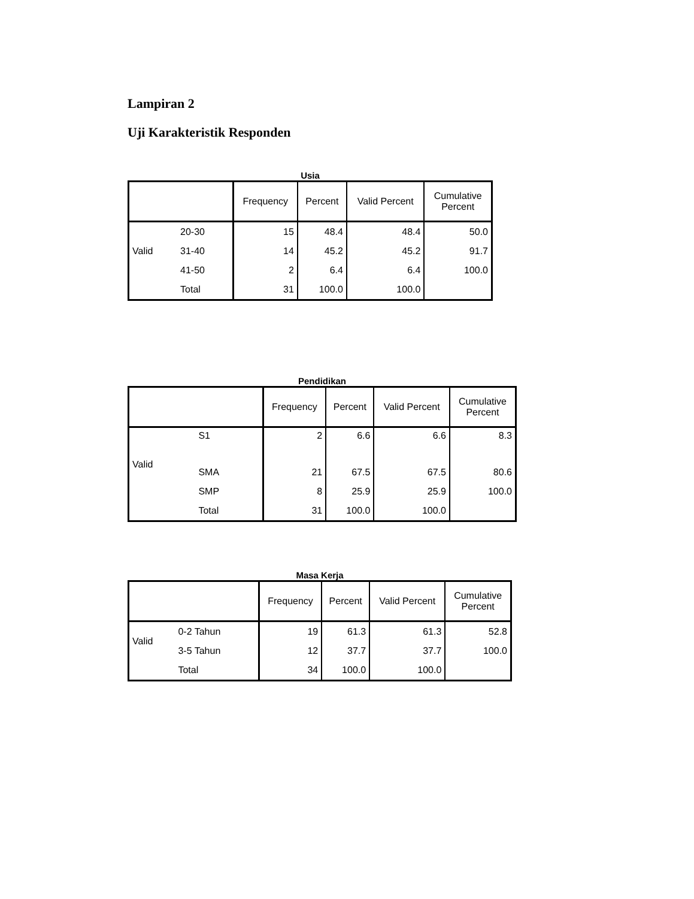Lampiran 2
Uji Karakteristik Responden
Usia
| | | Frequency | Percent | Valid Percent | Cumulative Percent |
| --- | --- | --- | --- | --- | --- |
| Valid | 20-30 | 15 | 48.4 | 48.4 | 50.0 |
| | 31-40 | 14 | 45.2 | 45.2 | 91.7 |
| | 41-50 | 2 | 6.4 | 6.4 | 100.0 |
| | Total | 31 | 100.0 | 100.0 | |
Pendidikan
| | | Frequency | Percent | Valid Percent | Cumulative Percent |
| --- | --- | --- | --- | --- | --- |
| Valid | S1 | 2 | 6.6 | 6.6 | 8.3 |
| | SMA | 21 | 67.5 | 67.5 | 80.6 |
| | SMP | 8 | 25.9 | 25.9 | 100.0 |
| | Total | 31 | 100.0 | 100.0 | |
Masa Kerja
| | | Frequency | Percent | Valid Percent | Cumulative Percent |
| --- | --- | --- | --- | --- | --- |
| Valid | 0-2 Tahun | 19 | 61.3 | 61.3 | 52.8 |
| | 3-5 Tahun | 12 | 37.7 | 37.7 | 100.0 |
| | Total | 34 | 100.0 | 100.0 | |